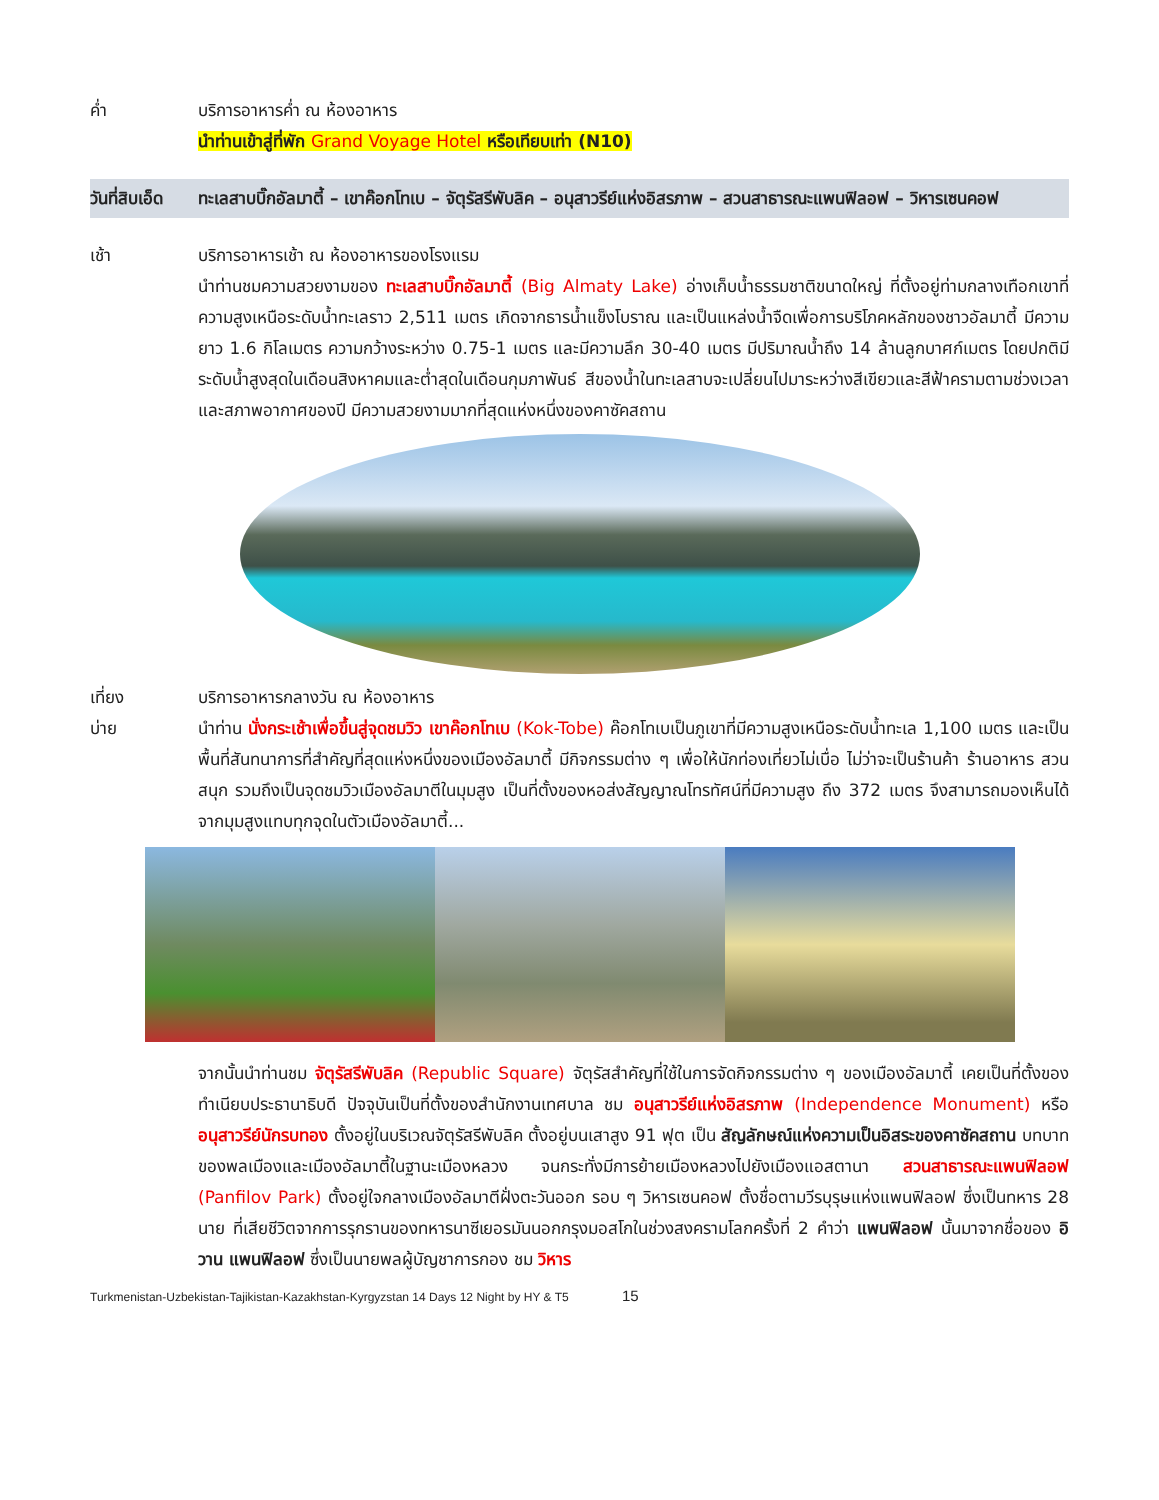ค่ำ บริการอาหารค่ำ ณ ห้องอาหาร
นำท่านเข้าสู่ที่พัก Grand Voyage Hotel หรือเทียบเท่า (N10)
วันที่สิบเอ็ด
ทะเลสาบบิ๊กอัลมาตี้ – เขาค๊อกโทเบ – จัตุรัสรีพับลิค – อนุสาวรีย์แห่งอิสรภาพ – สวนสาธารณะแพนฟิลอฟ – วิหารเซนคอฟ
เช้า บริการอาหารเช้า ณ ห้องอาหารของโรงแรม
นำท่านชมความสวยงามของ ทะเลสาบบิ๊กอัลมาตี้ (Big Almaty Lake) อ่างเก็บน้ำธรรมชาติขนาดใหญ่ ที่ตั้งอยู่ท่ามกลางเทือกเขาที่ความสูงเหนือระดับน้ำทะเลราว 2,511 เมตร เกิดจากธารน้ำแข็งโบราณ และเป็นแหล่งน้ำจืดเพื่อการบริโภคหลักของชาวอัลมาตี้ มีความยาว 1.6 กิโลเมตร ความกว้างระหว่าง 0.75-1 เมตร และมีความลึก 30-40 เมตร มีปริมาณน้ำถึง 14 ล้านลูกบาศก์เมตร โดยปกติมีระดับน้ำสูงสุดในเดือนสิงหาคมและต่ำสุดในเดือนกุมภาพันธ์ สีของน้ำในทะเลสาบจะเปลี่ยนไปมาระหว่างสีเขียวและสีฟ้าครามตามช่วงเวลาและสภาพอากาศของปี มีความสวยงามมากที่สุดแห่งหนึ่งของคาซัคสถาน
เที่ยง บริการอาหารกลางวัน ณ ห้องอาหาร
บ่าย นำท่าน นั่งกระเช้าเพื่อขึ้นสู่จุดชมวิว เขาค๊อกโทเบ (Kok-Tobe) ค๊อกโทเบเป็นภูเขาที่มีความสูงเหนือระดับน้ำทะเล 1,100 เมตร และเป็นพื้นที่สันทนาการที่สำคัญที่สุดแห่งหนึ่งของเมืองอัลมาตี้ มีกิจกรรมต่าง ๆ เพื่อให้นักท่องเที่ยวไม่เบื่อ ไม่ว่าจะเป็นร้านค้า ร้านอาหาร สวนสนุก รวมถึงเป็นจุดชมวิวเมืองอัลมาตีในมุมสูง เป็นที่ตั้งของหอส่งสัญญาณโทรทัศน์ที่มีความสูง ถึง 372 เมตร จึงสามารถมองเห็นได้จากมุมสูงแทบทุกจุดในตัวเมืองอัลมาตี้...
จากนั้นนำท่านชม จัตุรัสรีพับลิค (Republic Square) จัตุรัสสำคัญที่ใช้ในการจัดกิจกรรมต่าง ๆ ของเมืองอัลมาตี้ เคยเป็นที่ตั้งของทำเนียบประธานาธิบดี ปัจจุบันเป็นที่ตั้งของสำนักงานเทศบาล ชม อนุสาวรีย์แห่งอิสรภาพ (Independence Monument) หรือ อนุสาวรีย์นักรบทอง ตั้งอยู่ในบริเวณจัตุรัสรีพับลิค ตั้งอยู่บนเสาสูง 91 ฟุต เป็น สัญลักษณ์แห่งความเป็นอิสระของคาซัคสถาน บทบาทของพลเมืองและเมืองอัลมาตี้ในฐานะเมืองหลวง จนกระทั่งมีการย้ายเมืองหลวงไปยังเมืองแอสตานา สวนสาธารณะแพนฟิลอฟ (Panfilov Park) ตั้งอยู่ใจกลางเมืองอัลมาตีฝั่งตะวันออก รอบ ๆ วิหารเซนคอฟ ตั้งชื่อตามวีรบุรุษแห่งแพนฟิลอฟ ซึ่งเป็นทหาร 28 นาย ที่เสียชีวิตจากการรุกรานของทหารนาซีเยอรมันนอกกรุงมอสโกในช่วงสงครามโลกครั้งที่ 2 คำว่า แพนฟิลอฟ นั้นมาจากชื่อของ อิวาน แพนฟิลอฟ ซึ่งเป็นนายพลผู้บัญชาการกอง ชม วิหาร
Turkmenistan-Uzbekistan-Tajikistan-Kazakhstan-Kyrgyzstan 14 Days 12 Night by HY & T5 15